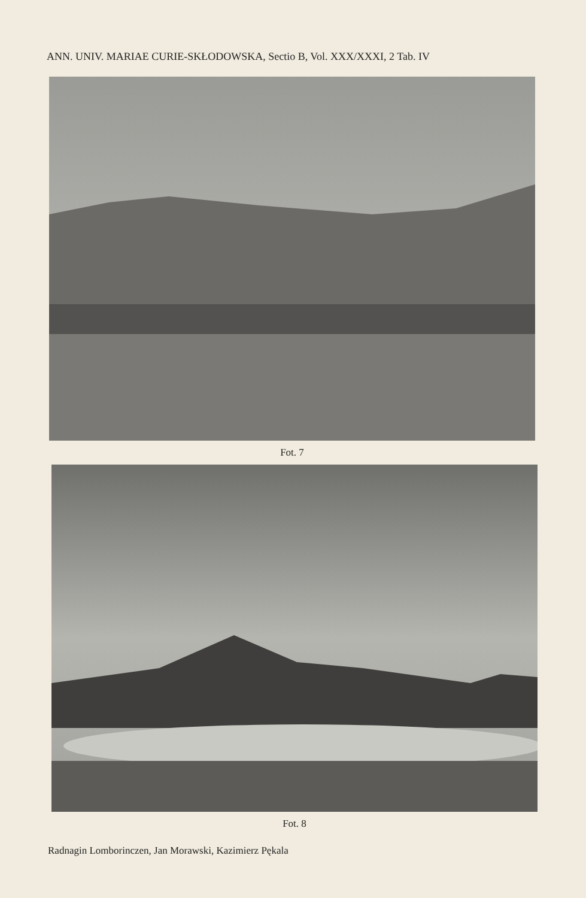ANN. UNIV. MARIAE CURIE-SKŁODOWSKA, Sectio B, Vol. XXX/XXXI, 2 Tab. IV
Fot. 7
Fot. 8
Radnagin Lomborinczen, Jan Morawski, Kazimierz Pękala